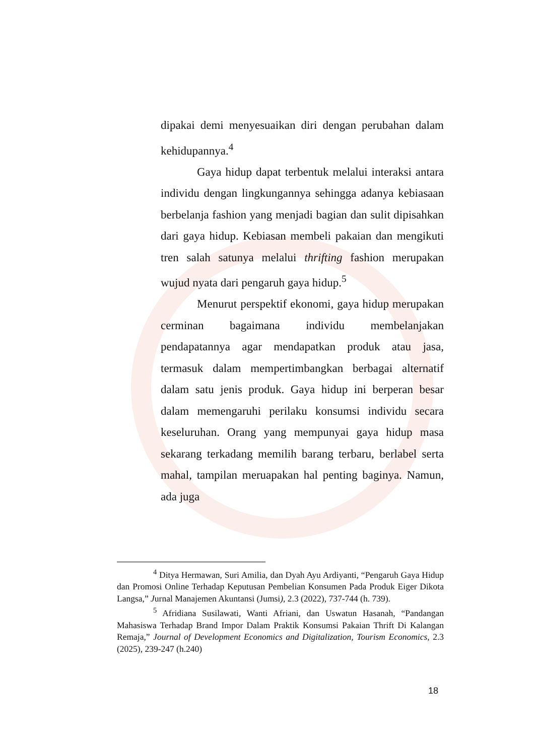dipakai demi menyesuaikan diri dengan perubahan dalam kehidupannya.<sup>4</sup>
Gaya hidup dapat terbentuk melalui interaksi antara individu dengan lingkungannya sehingga adanya kebiasaan berbelanja fashion yang menjadi bagian dan sulit dipisahkan dari gaya hidup. Kebiasan membeli pakaian dan mengikuti tren salah satunya melalui thrifting fashion merupakan wujud nyata dari pengaruh gaya hidup.<sup>5</sup>
Menurut perspektif ekonomi, gaya hidup merupakan cerminan bagaimana individu membelanjakan pendapatannya agar mendapatkan produk atau jasa, termasuk dalam mempertimbangkan berbagai alternatif dalam satu jenis produk. Gaya hidup ini berperan besar dalam memengaruhi perilaku konsumsi individu secara keseluruhan. Orang yang mempunyai gaya hidup masa sekarang terkadang memilih barang terbaru, berlabel serta mahal, tampilan meruapakan hal penting baginya. Namun, ada juga
<sup>4</sup> Ditya Hermawan, Suri Amilia, dan Dyah Ayu Ardiyanti, “Pengaruh Gaya Hidup dan Promosi Online Terhadap Keputusan Pembelian Konsumen Pada Produk Eiger Dikota Langsa,” Jurnal Manajemen Akuntansi (Jumsi), 2.3 (2022), 737-744 (h. 739).
<sup>5</sup> Afridiana Susilawati, Wanti Afriani, dan Uswatun Hasanah, “Pandangan Mahasiswa Terhadap Brand Impor Dalam Praktik Konsumsi Pakaian Thrift Di Kalangan Remaja,” Journal of Development Economics and Digitalization, Tourism Economics, 2.3 (2025), 239-247 (h.240)
18